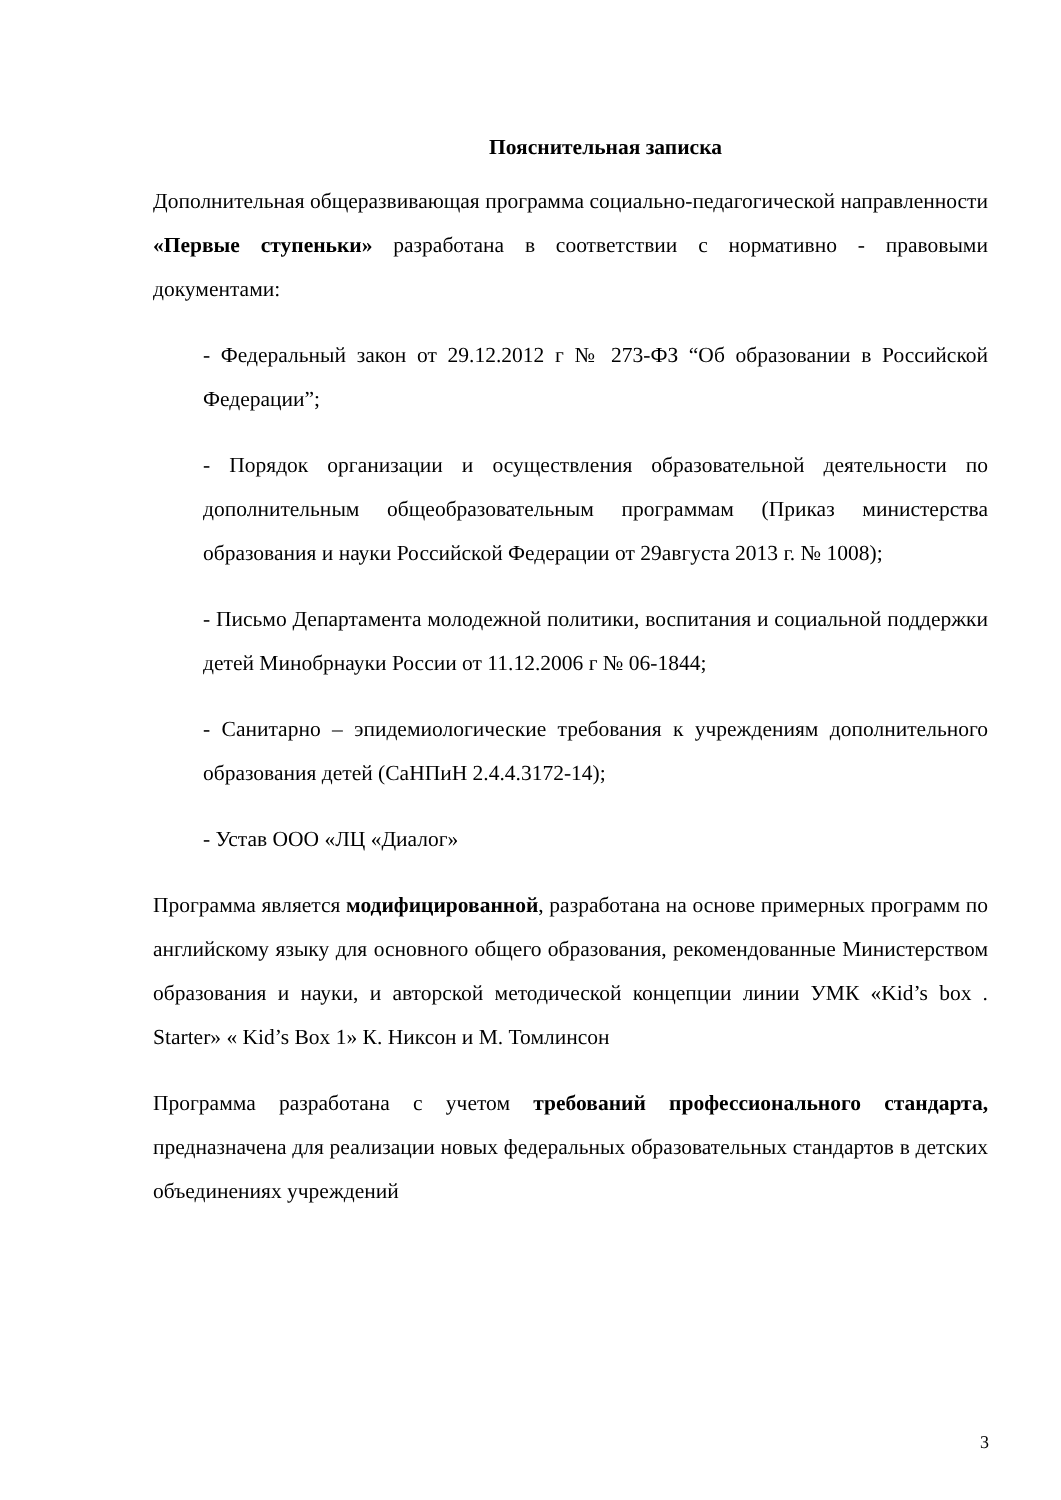Пояснительная записка
Дополнительная общеразвивающая программа социально-педагогической направленности «Первые ступеньки» разработана в соответствии с нормативно - правовыми документами:
- Федеральный закон от 29.12.2012 г № 273-ФЗ “Об образовании в Российской Федерации”;
- Порядок организации и осуществления образовательной деятельности по дополнительным общеобразовательным программам (Приказ министерства образования и науки Российской Федерации от 29августа 2013 г. № 1008);
- Письмо Департамента молодежной политики, воспитания и социальной поддержки детей Минобрнауки России от 11.12.2006 г № 06-1844;
- Санитарно – эпидемиологические требования к учреждениям дополнительного образования детей (СаНПиН 2.4.4.3172-14);
- Устав ООО «ЛЦ «Диалог»
Программа является модифицированной, разработана на основе примерных программ по английскому языку для основного общего образования, рекомендованные Министерством образования и науки, и авторской методической концепции линии УМК «Kid’s box . Starter» « Kid’s Box 1» К. Никсон и М. Томлинсон
Программа разработана с учетом требований профессионального стандарта, предназначена для реализации новых федеральных образовательных стандартов в детских объединениях учреждений
3